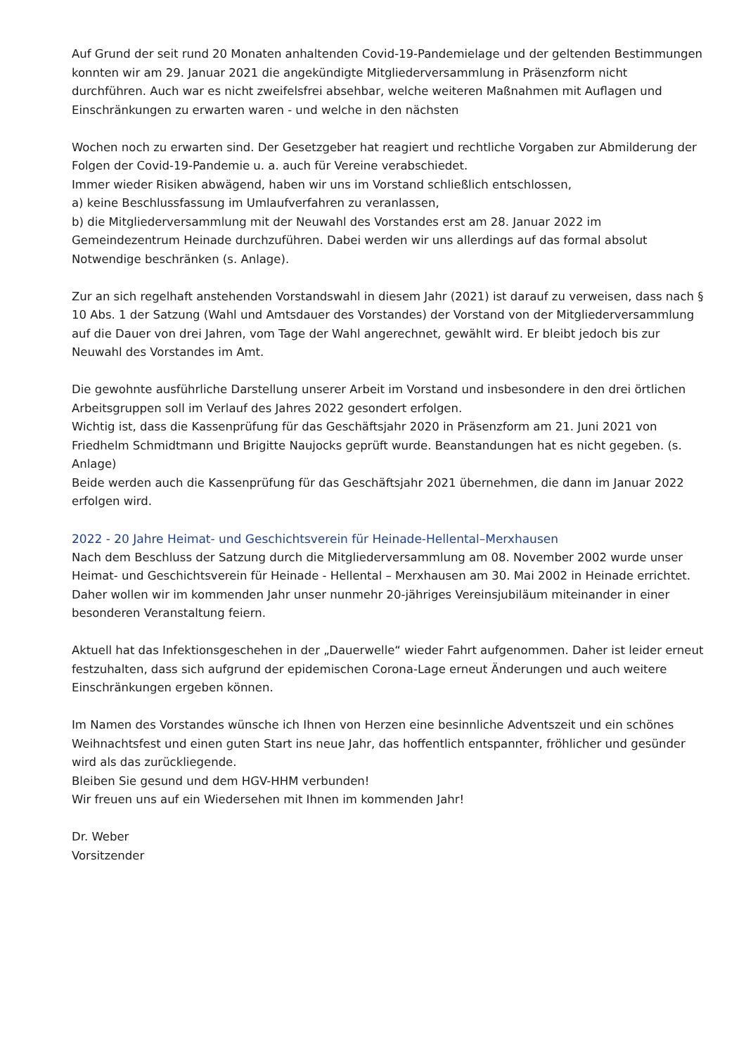Auf Grund der seit rund 20 Monaten anhaltenden Covid-19-Pandemielage und der geltenden Bestimmungen konnten wir am 29. Januar 2021 die angekündigte Mitgliederversammlung in Präsenzform nicht durchführen. Auch war es nicht zweifelsfrei absehbar, welche weiteren Maßnahmen mit Auflagen und Einschränkungen zu erwarten waren - und welche in den nächsten
Wochen noch zu erwarten sind. Der Gesetzgeber hat reagiert und rechtliche Vorgaben zur Abmilderung der Folgen der Covid-19-Pandemie u. a. auch für Vereine verabschiedet.
Immer wieder Risiken abwägend, haben wir uns im Vorstand schließlich entschlossen,
a) keine Beschlussfassung im Umlaufverfahren zu veranlassen,
b) die Mitgliederversammlung mit der Neuwahl des Vorstandes erst am 28. Januar 2022 im Gemeindezentrum Heinade durchzuführen. Dabei werden wir uns allerdings auf das formal absolut Notwendige beschränken (s. Anlage).
Zur an sich regelhaft anstehenden Vorstandswahl in diesem Jahr (2021) ist darauf zu verweisen, dass nach § 10 Abs. 1 der Satzung (Wahl und Amtsdauer des Vorstandes) der Vorstand von der Mitgliederversammlung auf die Dauer von drei Jahren, vom Tage der Wahl angerechnet, gewählt wird. Er bleibt jedoch bis zur Neuwahl des Vorstandes im Amt.
Die gewohnte ausführliche Darstellung unserer Arbeit im Vorstand und insbesondere in den drei örtlichen Arbeitsgruppen soll im Verlauf des Jahres 2022 gesondert erfolgen.
Wichtig ist, dass die Kassenprüfung für das Geschäftsjahr 2020 in Präsenzform am 21. Juni 2021 von Friedhelm Schmidtmann und Brigitte Naujocks geprüft wurde. Beanstandungen hat es nicht gegeben. (s. Anlage)
Beide werden auch die Kassenprüfung für das Geschäftsjahr 2021 übernehmen, die dann im Januar 2022 erfolgen wird.
2022 - 20 Jahre Heimat- und Geschichtsverein für Heinade-Hellental–Merxhausen
Nach dem Beschluss der Satzung durch die Mitgliederversammlung am 08. November 2002 wurde unser Heimat- und Geschichtsverein für Heinade - Hellental – Merxhausen am 30. Mai 2002 in Heinade errichtet. Daher wollen wir im kommenden Jahr unser nunmehr 20-jähriges Vereinsjubiläum miteinander in einer besonderen Veranstaltung feiern.
Aktuell hat das Infektionsgeschehen in der „Dauerwelle“ wieder Fahrt aufgenommen. Daher ist leider erneut festzuhalten, dass sich aufgrund der epidemischen Corona-Lage erneut Änderungen und auch weitere Einschränkungen ergeben können.
Im Namen des Vorstandes wünsche ich Ihnen von Herzen eine besinnliche Adventszeit und ein schönes Weihnachtsfest und einen guten Start ins neue Jahr, das hoffentlich entspannter, fröhlicher und gesünder wird als das zurückliegende.
Bleiben Sie gesund und dem HGV-HHM verbunden!
Wir freuen uns auf ein Wiedersehen mit Ihnen im kommenden Jahr!
Dr. Weber
Vorsitzender